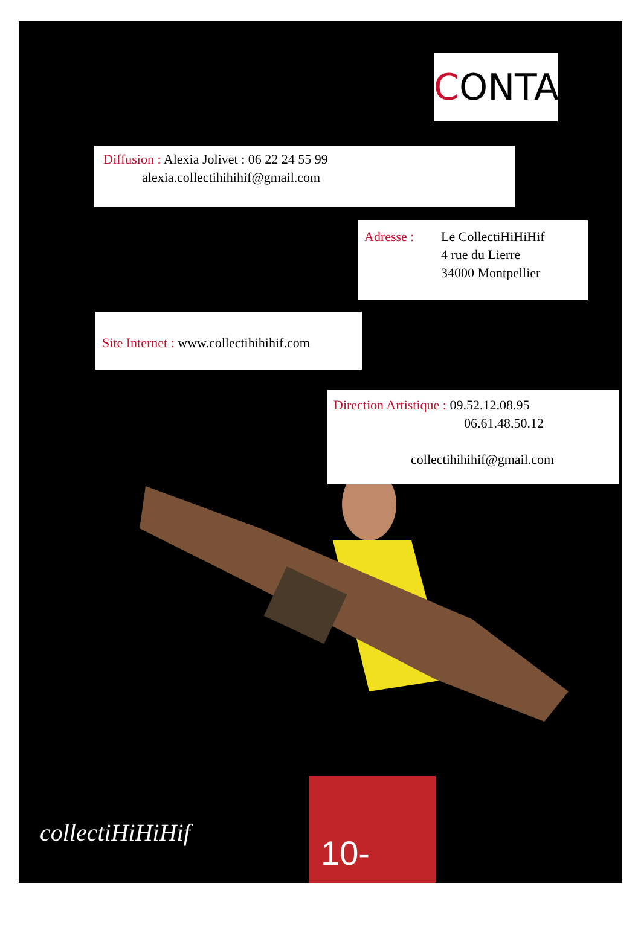CONTACT
Diffusion : Alexia Jolivet : 06 22 24 55 99
alexia.collectihihihif@gmail.com
Adresse : Le CollectiHiHiHif
4 rue du Lierre
34000 Montpellier
Site Internet : www.collectihihihif.com
Direction Artistique : 09.52.12.08.95
06.61.48.50.12
collectihihihif@gmail.com
collectiHiHiHif
10-